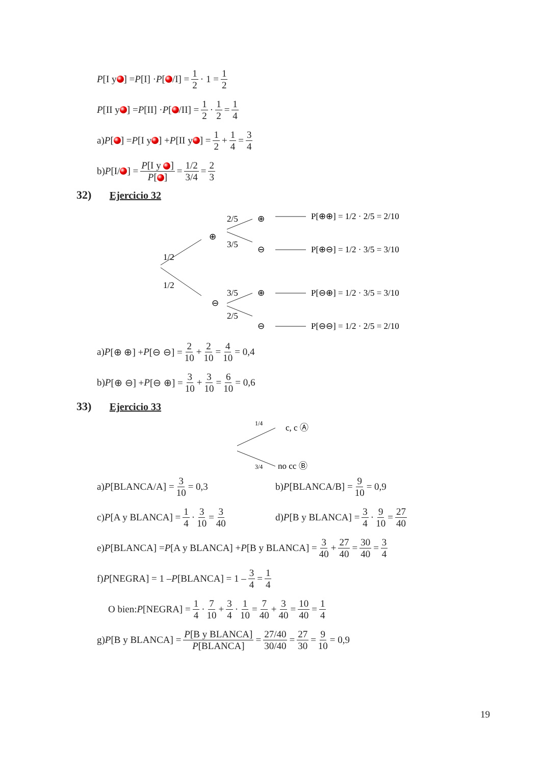P [I y ] = P [I] · P [ /I] = 1 2 · 1 = 1 2
P [II y ] = P [II] · P [ /II] = 1 2 · 1 2 = 1 4
a) P [ ] = P [I y ] + P [II y ] = 1 2 + 1 4 = 3 4
b) P [I/ ] = P[I y ] P[ ] = 1/2 3/4 = 2 3
32) Ejercicio 32
1/2
1/2
⊕
⊖
2/5
3/5
3/5
2/5
⊕
⊖
⊕
⊖
P[⊕⊕] = 1/2 · 2/5 = 2/10
P[⊕⊖] = 1/2 · 3/5 = 3/10
P[⊖⊕] = 1/2 · 3/5 = 3/10
P[⊖⊖] = 1/2 · 2/5 = 2/10
a) P [⊕ ⊕] + P [⊖ ⊖] = 2 10 + 2 10 = 4 10 = 0,4
b) P [⊕ ⊖] + P [⊖ ⊕] = 3 10 + 3 10 = 6 10 = 0,6
33) Ejercicio 33
1/4
3/4
c, c Ⓐ
no cc Ⓑ
a) P [BLANCA/A] = 3 10 = 0,3 b) P [BLANCA/B] = 9 10 = 0,9
c) P [A y BLANCA] = 1 4 · 3 10 = 3 40
d) P [B y BLANCA] = 3 4 · 9 10 = 27 40
e) P [BLANCA] = P [A y BLANCA] + P [B y BLANCA] = 3 40 + 27 40 = 30 40 = 3 4
f) P [NEGRA] = 1 – P [BLANCA] = 1 – 3 4 = 1 4
O bien: P [NEGRA] = 1 4 · 7 10 + 3 4 · 1 10 = 7 40 + 3 40 = 10 40 = 1 4
g) P [B y BLANCA] = P[B y BLANCA] P[BLANCA] = 27/40 30/40 = 27 30 = 9 10 = 0,9
19